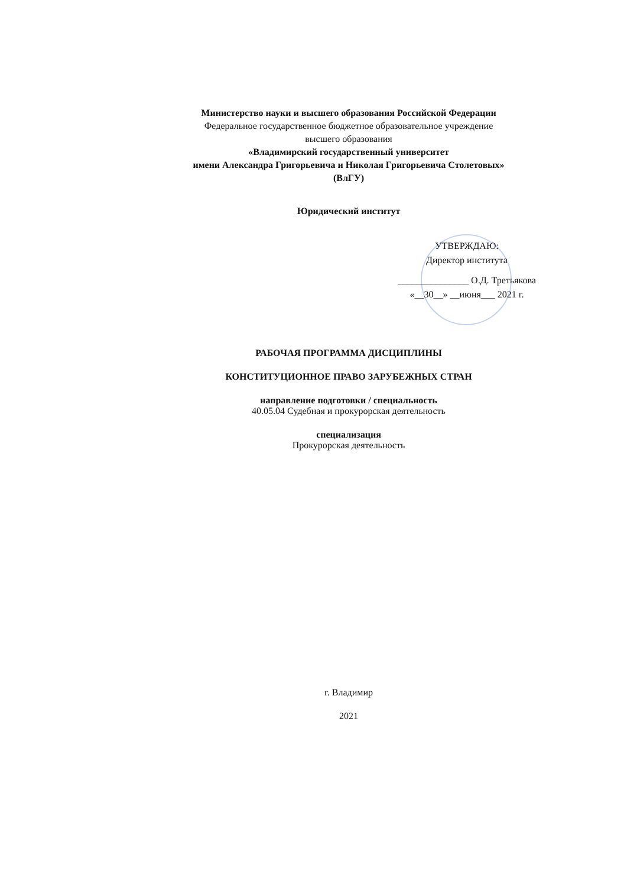Министерство науки и высшего образования Российской Федерации
Федеральное государственное бюджетное образовательное учреждение
высшего образования
«Владимирский государственный университет
имени Александра Григорьевича и Николая Григорьевича Столетовых»
(ВлГУ)
Юридический институт
УТВЕРЖДАЮ:
Директор института
_______________ О.Д. Третьякова
«__30__» __июня___ 2021 г.
РАБОЧАЯ ПРОГРАММА ДИСЦИПЛИНЫ
КОНСТИТУЦИОННОЕ ПРАВО ЗАРУБЕЖНЫХ СТРАН
направление подготовки / специальность
40.05.04 Судебная и прокурорская деятельность
специализация
Прокурорская деятельность
г. Владимир
2021